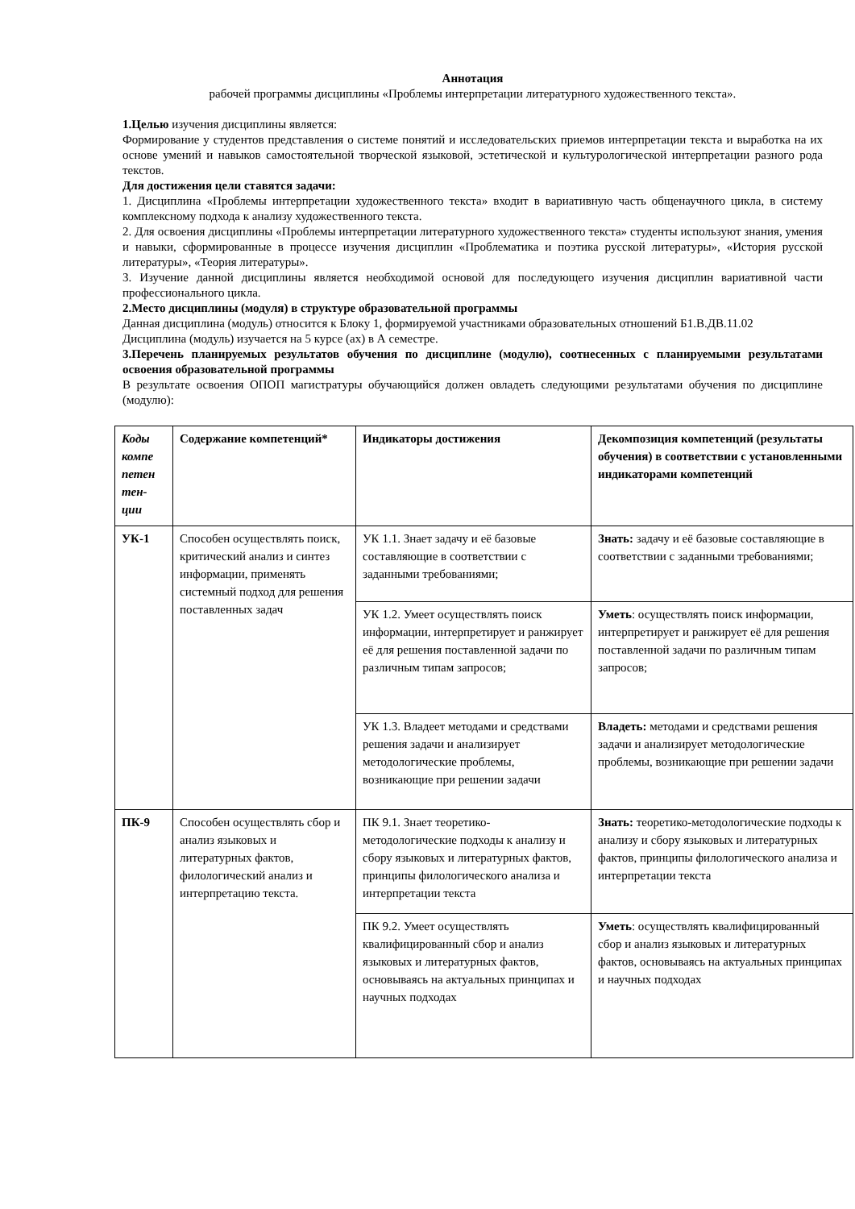Аннотация
рабочей программы дисциплины «Проблемы интерпретации литературного художественного текста».
1.Целью изучения дисциплины является:
Формирование у студентов представления о системе понятий и исследовательских приемов интерпретации текста и выработка на их основе умений и навыков самостоятельной творческой языковой, эстетической и культурологической интерпретации разного рода текстов.
Для достижения цели ставятся задачи:
1. Дисциплина «Проблемы интерпретации художественного текста» входит в вариативную часть общенаучного цикла, в систему комплексному подхода к анализу художественного текста.
2. Для освоения дисциплины «Проблемы интерпретации литературного художественного текста» студенты используют знания, умения и навыки, сформированные в процессе изучения дисциплин «Проблематика и поэтика русской литературы», «История русской литературы», «Теория литературы».
3. Изучение данной дисциплины является необходимой основой для последующего изучения дисциплин вариативной части профессионального цикла.
2.Место дисциплины (модуля) в структуре образовательной программы
Данная дисциплина (модуль) относится к Блоку 1, формируемой участниками образовательных отношений Б1.В.ДВ.11.02
Дисциплина (модуль) изучается на 5 курсе (ах) в А семестре.
3.Перечень планируемых результатов обучения по дисциплине (модулю), соотнесенных с планируемыми результатами освоения образовательной программы
В результате освоения ОПОП магистратуры обучающийся должен овладеть следующими результатами обучения по дисциплине (модулю):
| Коды компе петен тен-ции | Содержание компетенций* | Индикаторы достижения | Декомпозиция компетенций (результаты обучения) в соответствии с установленными индикаторами компетенций |
| УК-1 | Способен осуществлять поиск, критический анализ и синтез информации, применять системный подход для решения поставленных задач | УК 1.1. Знает задачу и её базовые составляющие в соответствии с заданными требованиями; | Знать: задачу и её базовые составляющие в соответствии с заданными требованиями; |
| | | УК 1.2. Умеет осуществлять поиск информации, интерпретирует и ранжирует её для решения поставленной задачи по различным типам запросов; | Уметь : осуществлять поиск информации, интерпретирует и ранжирует её для решения поставленной задачи по различным типам запросов; |
| | | УК 1.3. Владеет методами и средствами решения задачи и анализирует методологические проблемы, возникающие при решении задачи | Владеть: методами и средствами решения задачи и анализирует методологические проблемы, возникающие при решении задачи |
| ПК-9 | Способен осуществлять сбор и анализ языковых и литературных фактов, филологический анализ и интерпретацию текста. | ПК 9.1. Знает теоретико-методологические подходы к анализу и сбору языковых и литературных фактов, принципы филологического анализа и интерпретации текста | Знать: теоретико-методологические подходы к анализу и сбору языковых и литературных фактов, принципы филологического анализа и интерпретации текста |
| | | ПК 9.2. Умеет осуществлять квалифицированный сбор и анализ языковых и литературных фактов, основываясь на актуальных принципах и научных подходах | Уметь : осуществлять квалифицированный сбор и анализ языковых и литературных фактов, основываясь на актуальных принципах и научных подходах |